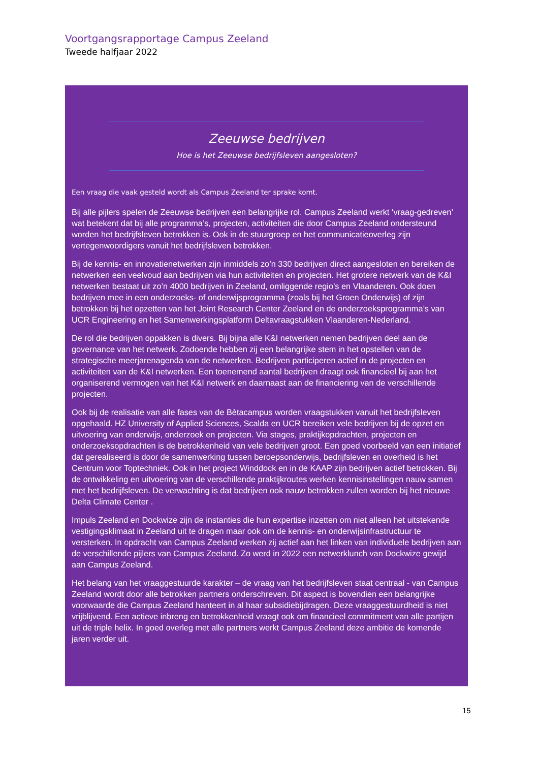Voortgangsrapportage Campus Zeeland
Tweede halfjaar 2022
Zeeuwse bedrijven
Hoe is het Zeeuwse bedrijfsleven aangesloten?
Een vraag die vaak gesteld wordt als Campus Zeeland ter sprake komt.
Bij alle pijlers spelen de Zeeuwse bedrijven een belangrijke rol. Campus Zeeland werkt ‘vraag-gedreven’ wat betekent dat bij alle programma’s, projecten, activiteiten die door Campus Zeeland ondersteund worden het bedrijfsleven betrokken is. Ook in de stuurgroep en het communicatieoverleg zijn vertegenwoordigers vanuit het bedrijfsleven betrokken.
Bij de kennis- en innovatienetwerken zijn inmiddels zo’n 330 bedrijven direct aangesloten en bereiken de netwerken een veelvoud aan bedrijven via hun activiteiten en projecten. Het grotere netwerk van de K&I netwerken bestaat uit zo’n 4000 bedrijven in Zeeland, omliggende regio’s en Vlaanderen. Ook doen bedrijven mee in een onderzoeks- of onderwijsprogramma (zoals bij het Groen Onderwijs) of zijn betrokken bij het opzetten van het Joint Research Center Zeeland en de onderzoeksprogramma’s van UCR Engineering en het Samenwerkingsplatform Deltavraagstukken Vlaanderen-Nederland.
De rol die bedrijven oppakken is divers. Bij bijna alle K&I netwerken nemen bedrijven deel aan de governance van het netwerk. Zodoende hebben zij een belangrijke stem in het opstellen van de strategische meerjarenagenda van de netwerken. Bedrijven participeren actief in de projecten en activiteiten van de K&I netwerken. Een toenemend aantal bedrijven draagt ook financieel bij aan het organiserend vermogen van het K&I netwerk en daarnaast aan de financiering van de verschillende projecten.
Ook bij de realisatie van alle fases van de Bètacampus worden vraagstukken vanuit het bedrijfsleven opgehaald. HZ University of Applied Sciences, Scalda en UCR bereiken vele bedrijven bij de opzet en uitvoering van onderwijs, onderzoek en projecten. Via stages, praktijkopdrachten, projecten en onderzoeksopdrachten is de betrokkenheid van vele bedrijven groot. Een goed voorbeeld van een initiatief dat gerealiseerd is door de samenwerking tussen beroepsonderwijs, bedrijfsleven en overheid is het Centrum voor Toptechniek. Ook in het project Winddock en in de KAAP zijn bedrijven actief betrokken. Bij de ontwikkeling en uitvoering van de verschillende praktijkroutes werken kennisinstellingen nauw samen met het bedrijfsleven. De verwachting is dat bedrijven ook nauw betrokken zullen worden bij het nieuwe Delta Climate Center .
Impuls Zeeland en Dockwize zijn de instanties die hun expertise inzetten om niet alleen het uitstekende vestigingsklimaat in Zeeland uit te dragen maar ook om de kennis- en onderwijsinfrastructuur te versterken. In opdracht van Campus Zeeland werken zij actief aan het linken van individuele bedrijven aan de verschillende pijlers van Campus Zeeland. Zo werd in 2022 een netwerklunch van Dockwize gewijd aan Campus Zeeland.
Het belang van het vraaggestuurde karakter – de vraag van het bedrijfsleven staat centraal - van Campus Zeeland wordt door alle betrokken partners onderschreven. Dit aspect is bovendien een belangrijke voorwaarde die Campus Zeeland hanteert in al haar subsidiebijdragen. Deze vraaggestuurdheid is niet vrijblijvend. Een actieve inbreng en betrokkenheid vraagt ook om financieel commitment van alle partijen uit de triple helix. In goed overleg met alle partners werkt Campus Zeeland deze ambitie de komende jaren verder uit.
15